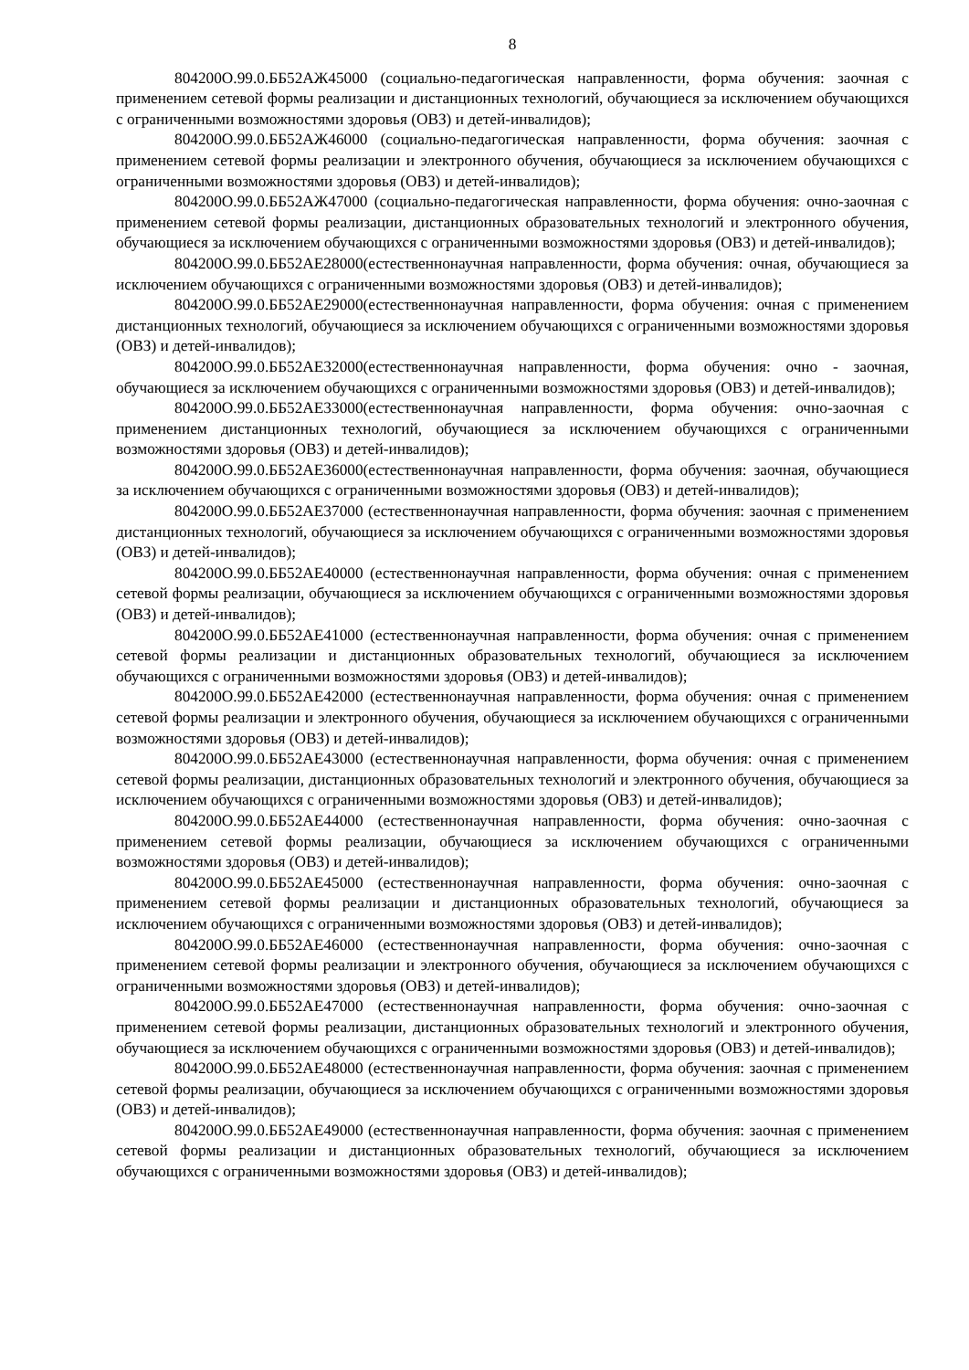8
804200О.99.0.ББ52АЖ45000 (социально-педагогическая направленности, форма обучения: заочная с применением сетевой формы реализации и дистанционных технологий, обучающиеся за исключением обучающихся с ограниченными возможностями здоровья (ОВЗ) и детей-инвалидов);
804200О.99.0.ББ52АЖ46000 (социально-педагогическая направленности, форма обучения: заочная с применением сетевой формы реализации и электронного обучения, обучающиеся за исключением обучающихся с ограниченными возможностями здоровья (ОВЗ) и детей-инвалидов);
804200О.99.0.ББ52АЖ47000 (социально-педагогическая направленности, форма обучения: очно-заочная с применением сетевой формы реализации, дистанционных образовательных технологий и электронного обучения, обучающиеся за исключением обучающихся с ограниченными возможностями здоровья (ОВЗ) и детей-инвалидов);
804200О.99.0.ББ52АЕ28000(естественнонаучная направленности, форма обучения: очная, обучающиеся за исключением обучающихся с ограниченными возможностями здоровья (ОВЗ) и детей-инвалидов);
804200О.99.0.ББ52АЕ29000(естественнонаучная направленности, форма обучения: очная с применением дистанционных технологий, обучающиеся за исключением обучающихся с ограниченными возможностями здоровья (ОВЗ) и детей-инвалидов);
804200О.99.0.ББ52АЕ32000(естественнонаучная направленности, форма обучения: очно - заочная, обучающиеся за исключением обучающихся с ограниченными возможностями здоровья (ОВЗ) и детей-инвалидов);
804200О.99.0.ББ52АЕ33000(естественнонаучная направленности, форма обучения: очно-заочная с применением дистанционных технологий, обучающиеся за исключением обучающихся с ограниченными возможностями здоровья (ОВЗ) и детей-инвалидов);
804200О.99.0.ББ52АЕ36000(естественнонаучная направленности, форма обучения: заочная, обучающиеся за исключением обучающихся с ограниченными возможностями здоровья (ОВЗ) и детей-инвалидов);
804200О.99.0.ББ52АЕ37000 (естественнонаучная направленности, форма обучения: заочная с применением дистанционных технологий, обучающиеся за исключением обучающихся с ограниченными возможностями здоровья (ОВЗ) и детей-инвалидов);
804200О.99.0.ББ52АЕ40000 (естественнонаучная направленности, форма обучения: очная с применением сетевой формы реализации, обучающиеся за исключением обучающихся с ограниченными возможностями здоровья (ОВЗ) и детей-инвалидов);
804200О.99.0.ББ52АЕ41000 (естественнонаучная направленности, форма обучения: очная с применением сетевой формы реализации и дистанционных образовательных технологий, обучающиеся за исключением обучающихся с ограниченными возможностями здоровья (ОВЗ) и детей-инвалидов);
804200О.99.0.ББ52АЕ42000 (естественнонаучная направленности, форма обучения: очная с применением сетевой формы реализации и электронного обучения, обучающиеся за исключением обучающихся с ограниченными возможностями здоровья (ОВЗ) и детей-инвалидов);
804200О.99.0.ББ52АЕ43000 (естественнонаучная направленности, форма обучения: очная с применением сетевой формы реализации, дистанционных образовательных технологий и электронного обучения, обучающиеся за исключением обучающихся с ограниченными возможностями здоровья (ОВЗ) и детей-инвалидов);
804200О.99.0.ББ52АЕ44000 (естественнонаучная направленности, форма обучения: очно-заочная с применением сетевой формы реализации, обучающиеся за исключением обучающихся с ограниченными возможностями здоровья (ОВЗ) и детей-инвалидов);
804200О.99.0.ББ52АЕ45000 (естественнонаучная направленности, форма обучения: очно-заочная с применением сетевой формы реализации и дистанционных образовательных технологий, обучающиеся за исключением обучающихся с ограниченными возможностями здоровья (ОВЗ) и детей-инвалидов);
804200О.99.0.ББ52АЕ46000 (естественнонаучная направленности, форма обучения: очно-заочная с применением сетевой формы реализации и электронного обучения, обучающиеся за исключением обучающихся с ограниченными возможностями здоровья (ОВЗ) и детей-инвалидов);
804200О.99.0.ББ52АЕ47000 (естественнонаучная направленности, форма обучения: очно-заочная с применением сетевой формы реализации, дистанционных образовательных технологий и электронного обучения, обучающиеся за исключением обучающихся с ограниченными возможностями здоровья (ОВЗ) и детей-инвалидов);
804200О.99.0.ББ52АЕ48000 (естественнонаучная направленности, форма обучения: заочная с применением сетевой формы реализации, обучающиеся за исключением обучающихся с ограниченными возможностями здоровья (ОВЗ) и детей-инвалидов);
804200О.99.0.ББ52АЕ49000 (естественнонаучная направленности, форма обучения: заочная с применением сетевой формы реализации и дистанционных образовательных технологий, обучающиеся за исключением обучающихся с ограниченными возможностями здоровья (ОВЗ) и детей-инвалидов);